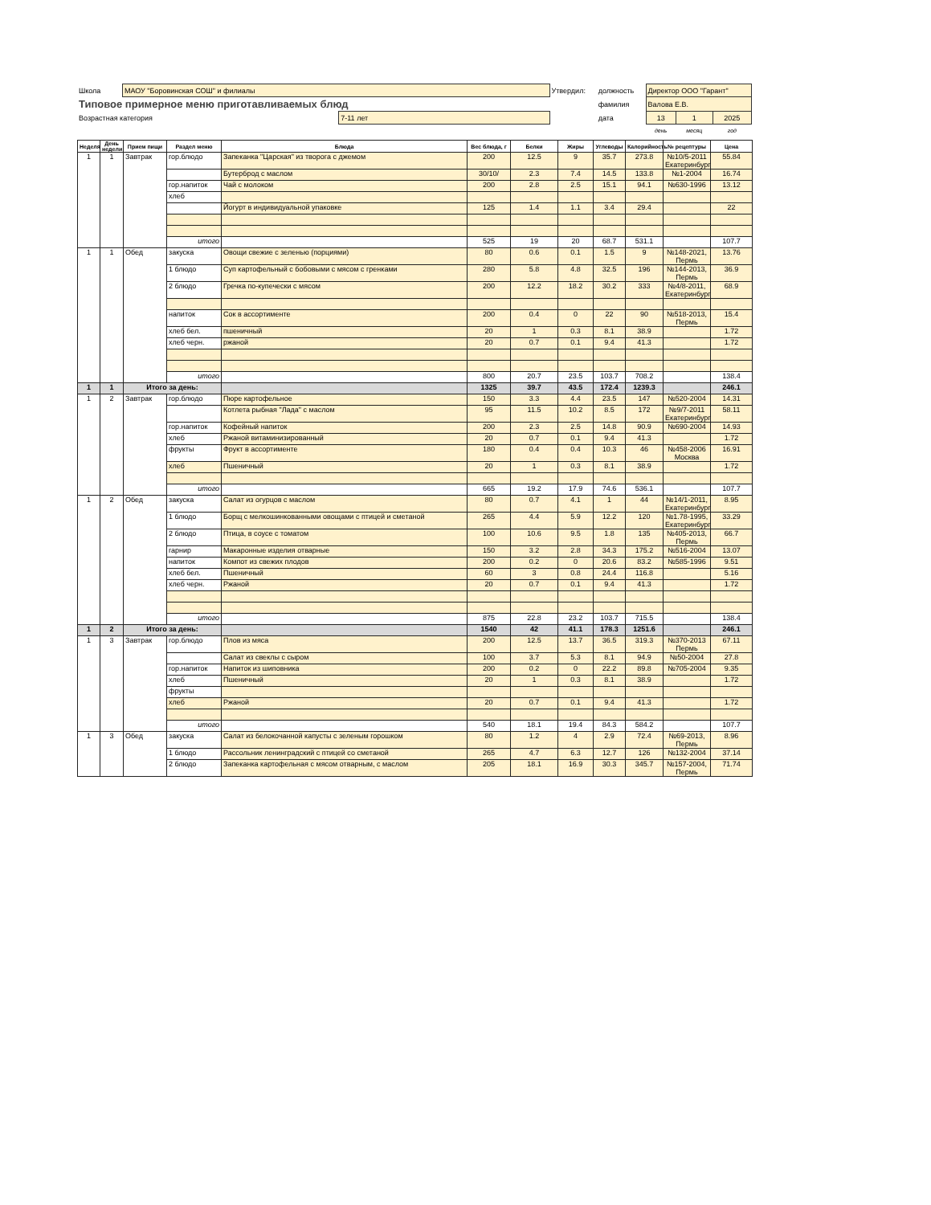| Школа | МАОУ "Боровинская СОШ" и филиалы | | Утвердил: | должность | Директор ООО "Гарант" | | |
| Типовое примерное меню приготавливаемых блюд | | | | фамилия | Валова Е.В. | | |
| Возрастная категория | | 7-11 лет | | дата | 13 | 1 | 2025 |
| | | | | | день | месяц | год |
| Неделя | День недели | Прием пищи | Раздел меню | Блюда | Вес блюда, г | Белки | Жиры | Углеводы | Калорийность | № рецептуры | Цена |
| --- | --- | --- | --- | --- | --- | --- | --- | --- | --- | --- | --- |
| 1 | 1 | Завтрак | гор.блюдо | Запеканка "Царская" из творога с джемом | 200 | 12.5 | 9 | 35.7 | 273.8 | №10/5-2011 Екатеринбург | 55.84 |
| | | | | Бутерброд с маслом | 30/10/ | 2.3 | 7.4 | 14.5 | 133.8 | №1-2004 | 16.74 |
| | | | гор.напиток | Чай с молоком | 200 | 2.8 | 2.5 | 15.1 | 94.1 | №630-1996 | 13.12 |
| | | | хлеб | | | | | | | | |
| | | | | Йогурт в индивидуальной упаковке | 125 | 1.4 | 1.1 | 3.4 | 29.4 | | 22 |
| | | | итого | | 525 | 19 | 20 | 68.7 | 531.1 | | 107.7 |
| 1 | 1 | Обед | закуска | Овощи свежие с зеленью (порциями) | 80 | 0.6 | 0.1 | 1.5 | 9 | №148-2021, Пермь | 13.76 |
| | | | 1 блюдо | Суп картофельный с бобовыми с мясом с гренками | 280 | 5.8 | 4.8 | 32.5 | 196 | №144-2013, Пермь | 36.9 |
| | | | 2 блюдо | Гречка по-купечески с мясом | 200 | 12.2 | 18.2 | 30.2 | 333 | №4/8-2011, Екатеринбург | 68.9 |
| | | | напиток | Сок в ассортименте | 200 | 0.4 | 0 | 22 | 90 | №518-2013, Пермь | 15.4 |
| | | | хлеб бел. | пшеничный | 20 | 1 | 0.3 | 8.1 | 38.9 | | 1.72 |
| | | | хлеб черн. | ржаной | 20 | 0.7 | 0.1 | 9.4 | 41.3 | | 1.72 |
| | | | итого | | 800 | 20.7 | 23.5 | 103.7 | 708.2 | | 138.4 |
| 1 | 1 | Итого за день: | | | 1325 | 39.7 | 43.5 | 172.4 | 1239.3 | | 246.1 |
| 1 | 2 | Завтрак | гор.блюдо | Пюре картофельное | 150 | 3.3 | 4.4 | 23.5 | 147 | №520-2004 | 14.31 |
| | | | | Котлета рыбная "Лада" с маслом | 95 | 11.5 | 10.2 | 8.5 | 172 | №9/7-2011 Екатеринбург | 58.11 |
| | | | гор.напиток | Кофейный напиток | 200 | 2.3 | 2.5 | 14.8 | 90.9 | №690-2004 | 14.93 |
| | | | хлеб | Ржаной витаминизированный | 20 | 0.7 | 0.1 | 9.4 | 41.3 | | 1.72 |
| | | | фрукты | Фрукт в ассортименте | 180 | 0.4 | 0.4 | 10.3 | 46 | №458-2006 Москва | 16.91 |
| | | | хлеб | Пшеничный | 20 | 1 | 0.3 | 8.1 | 38.9 | | 1.72 |
| | | | итого | | 665 | 19.2 | 17.9 | 74.6 | 536.1 | | 107.7 |
| 1 | 2 | Обед | закуска | Салат из огурцов с маслом | 80 | 0.7 | 4.1 | 1 | 44 | №14/1-2011, Екатеринбург | 8.95 |
| | | | 1 блюдо | Борщ с мелкошинкованными овощами с птицей и сметаной | 265 | 4.4 | 5.9 | 12.2 | 120 | №1.78-1995, Екатеринбург | 33.29 |
| | | | 2 блюдо | Птица, в соусе с томатом | 100 | 10.6 | 9.5 | 1.8 | 135 | №405-2013, Пермь | 66.7 |
| | | | гарнир | Макаронные изделия отварные | 150 | 3.2 | 2.8 | 34.3 | 175.2 | №516-2004 | 13.07 |
| | | | напиток | Компот из свежих плодов | 200 | 0.2 | 0 | 20.6 | 83.2 | №585-1996 | 9.51 |
| | | | хлеб бел. | Пшеничный | 60 | 3 | 0.8 | 24.4 | 116.8 | | 5.16 |
| | | | хлеб черн. | Ржаной | 20 | 0.7 | 0.1 | 9.4 | 41.3 | | 1.72 |
| | | | итого | | 875 | 22.8 | 23.2 | 103.7 | 715.5 | | 138.4 |
| 1 | 2 | Итого за день: | | | 1540 | 42 | 41.1 | 178.3 | 1251.6 | | 246.1 |
| 1 | 3 | Завтрак | гор.блюдо | Плов из мяса | 200 | 12.5 | 13.7 | 36.5 | 319.3 | №370-2013 Пермь | 67.11 |
| | | | | Салат из свеклы с сыром | 100 | 3.7 | 5.3 | 8.1 | 94.9 | №50-2004 | 27.8 |
| | | | гор.напиток | Напиток из шиповника | 200 | 0.2 | 0 | 22.2 | 89.8 | №705-2004 | 9.35 |
| | | | хлеб | Пшеничный | 20 | 1 | 0.3 | 8.1 | 38.9 | | 1.72 |
| | | | фрукты | | | | | | | | |
| | | | хлеб | Ржаной | 20 | 0.7 | 0.1 | 9.4 | 41.3 | | 1.72 |
| | | | итого | | 540 | 18.1 | 19.4 | 84.3 | 584.2 | | 107.7 |
| 1 | 3 | Обед | закуска | Салат из белокочанной капусты с зеленым горошком | 80 | 1.2 | 4 | 2.9 | 72.4 | №69-2013, Пермь | 8.96 |
| | | | 1 блюдо | Рассольник ленинградский с птицей со сметаной | 265 | 4.7 | 6.3 | 12.7 | 126 | №132-2004 | 37.14 |
| | | | 2 блюдо | Запеканка картофельная с мясом отварным, с маслом | 205 | 18.1 | 16.9 | 30.3 | 345.7 | №157-2004, Пермь | 71.74 |